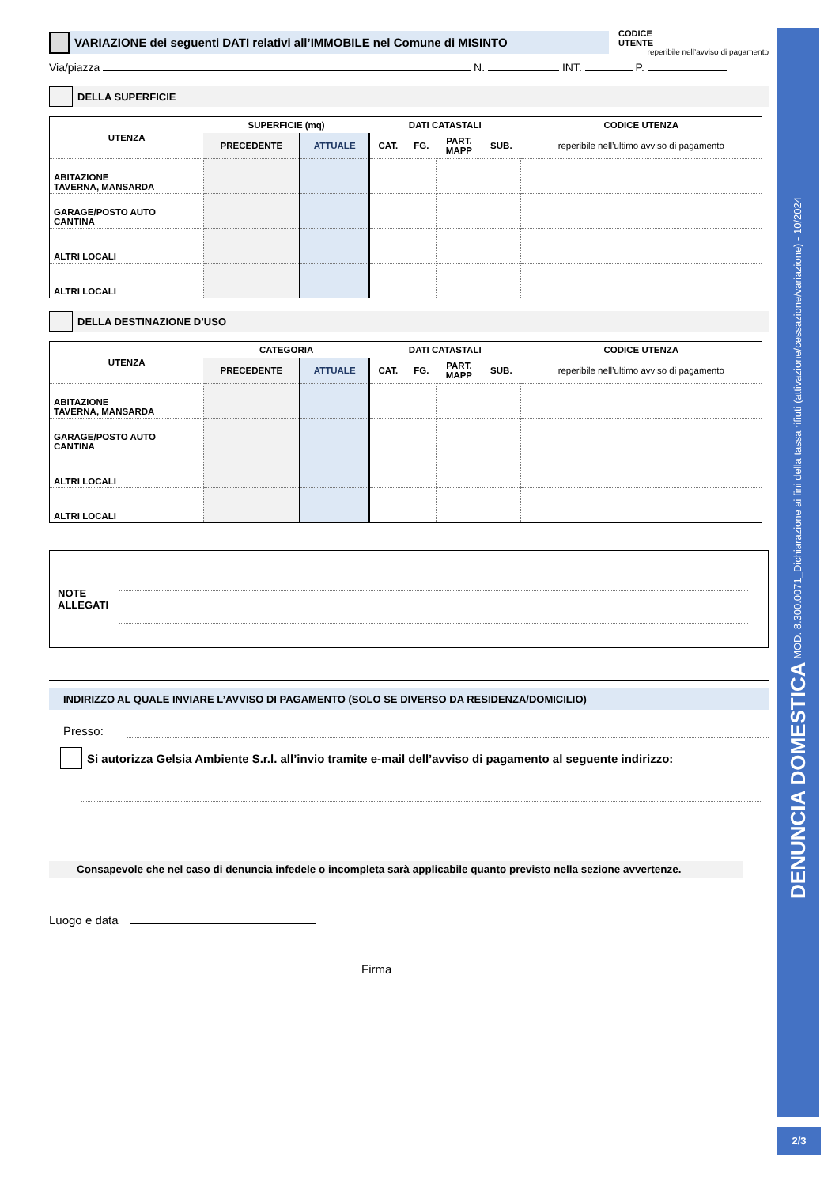VARIAZIONE dei seguenti DATI relativi all’IMMOBILE nel Comune di MISINTO
CODICE
UTENTE
reperibile nell’avviso di pagamento
Via/piazza N. INT. P.
DELLA SUPERFICIE
| UTENZA | SUPERFICIE (mq) | | DATI CATASTALI | | | | CODICE UTENZA |
| --- | --- | --- | --- | --- | --- | --- | --- |
| | PRECEDENTE | ATTUALE | CAT. | FG. | PART. MAPP | SUB. | reperibile nell’ultimo avviso di pagamento |
| ABITAZIONE TAVERNA, MANSARDA | | | | | | | |
| GARAGE/POSTO AUTO CANTINA | | | | | | | |
| ALTRI LOCALI | | | | | | | |
| ALTRI LOCALI | | | | | | | |
DELLA DESTINAZIONE D’USO
| UTENZA | CATEGORIA | | DATI CATASTALI | | | | CODICE UTENZA |
| --- | --- | --- | --- | --- | --- | --- | --- |
| | PRECEDENTE | ATTUALE | CAT. | FG. | PART. MAPP | SUB. | reperibile nell’ultimo avviso di pagamento |
| ABITAZIONE TAVERNA, MANSARDA | | | | | | | |
| GARAGE/POSTO AUTO CANTINA | | | | | | | |
| ALTRI LOCALI | | | | | | | |
| ALTRI LOCALI | | | | | | | |
NOTE
ALLEGATI
INDIRIZZO AL QUALE INVIARE L’AVVISO DI PAGAMENTO (SOLO SE DIVERSO DA RESIDENZA/DOMICILIO)
Presso:
Si autorizza Gelsia Ambiente S.r.l. all’invio tramite e-mail dell’avviso di pagamento al seguente indirizzo:
Consapevole che nel caso di denuncia infedele o incompleta sarà applicabile quanto previsto nella sezione avvertenze.
Luogo e data
Firma
DENUNCIA DOMESTICA MOD. 8.300.0071_Dichiarazione ai fini della tassa rifiuti (attivazione/cessazione/variazione) - 10/2024
2/3